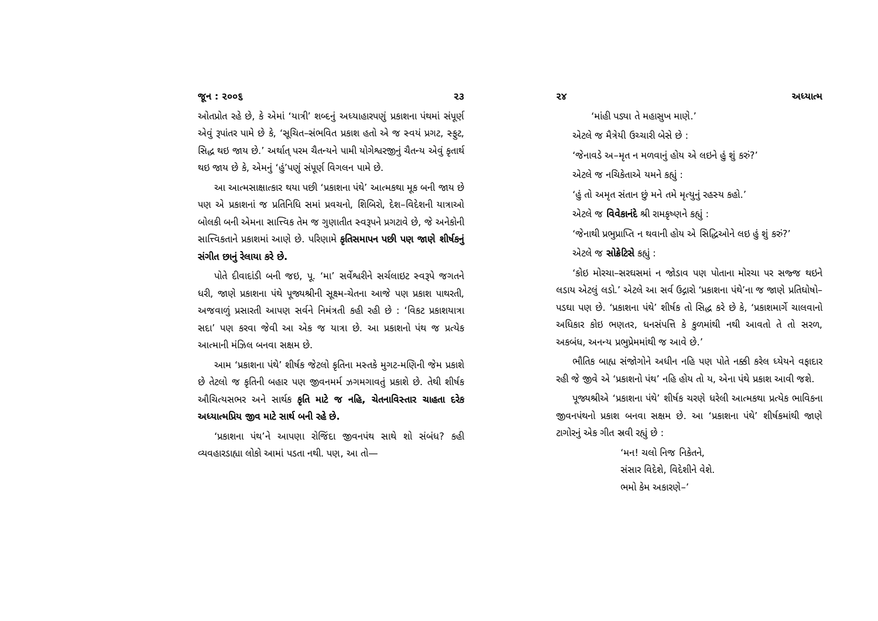જૂન : ૨૦૦૬ ૨૩
ઓતપ્રોત રહે છે, કે એમાં ‘યાત્રી’ શબ્દનું અધ્યાહારપણું પ્રકાશના પંથમાં સંપૂર્ણ એવું રૂપાંતર પામે છે કે, ‘સૂચિત–સંભવિત પ્રકાશ હતો એ જ સ્વયં પ્રગટ, સ્ફુટ, સિદ્ધ થઇ જાય છે.’ અર્થાત્ પરમ ચૈતન્યને પામી યોગેશ્વરજીનું ચૈતન્ય એવું કૃતાર્થ થઇ જાય છે કે, એમનું ‘હું’પણું સંપૂર્ણ વિગલન પામે છે.
આ આત્મસાક્ષાત્કાર થયા પછી ‘પ્રકાશના પંથે’ આત્મકથા મૂક બની જાય છે પણ એ પ્રકાશનાં જ પ્રતિનિધિ સમાં પ્રવચનો, શિબિરો, દેશ–વિદેશની યાત્રાઓ બોલકી બની એમના સાત્ત્વિક તેમ જ ગુણાતીત સ્વરૂપને પ્રગટાવે છે, જે અનેકોની સાત્ત્વિકતાને પ્રકાશમાં આણે છે. પરિણામે કૃતિસમાપન પછી પણ જાણે શીર્ષકનું સંગીત છાનું રેલાયા કરે છે.
પોતે દીવાદાંડી બની જઇ, પૂ. ‘મા’ સર્વેશ્વરીને સર્ચલાઇટ સ્વરૂપે જગતને ધરી, જાણે પ્રકાશના પંથે પૂજ્યશ્રીની સૂક્ષ્મ-ચેતના આજે પણ પ્રકાશ પાથરતી, અજવાળું પ્રસારતી આપણ સર્વને નિમંત્રતી કહી રહી છે : ‘વિકટ પ્રકાશયાત્રા સદા’ પણ કરવા જેવી આ એક જ યાત્રા છે. આ પ્રકાશનો પંથ જ પ્રત્યેક આત્માની મંઝિલ બનવા સક્ષમ છે.
આમ ‘પ્રકાશના પંથે’ શીર્ષક જેટલો કૃતિના મસ્તકે મુગટ-મણિની જેમ પ્રકાશે છે તેટલો જ કૃતિની બહાર પણ જીવનમર્મ ઝગમગાવતું પ્રકાશે છે. તેથી શીર્ષક ઔચિત્યસભર અને સાર્થક કૃતિ માટે જ નહિ, ચેતનાવિસ્તાર ચાહતા દરેક અધ્યાત્મપ્રિય જીવ માટે સાર્થ બની રહે છે.
‘પ્રકાશના પંથ’ને આપણા રોજિંદા જીવનપંથ સાથે શો સંબંધ? કહી વ્યવહારડાહ્યા લોકો આમાં પડતા નથી. પણ, આ તો—
૨૪ અધ્યાત્મ
‘માંહી પડ્યા તે મહાસુખ માણે.’
એટલે જ મૈત્રેયી ઉચ્ચારી બેસે છે :
‘જેનાવડે અ–મૃત ન મળવાનું હોય એ લઇને હું શું કરું?’
એટલે જ નચિકેતાએ યમને કહ્યું :
‘હું તો અમૃત સંતાન છું મને તમે મૃત્યુનું રહસ્ય કહો.’
એટલે જ વિવેકાનંદે શ્રી રામકૃષ્ણને કહ્યું :
‘જેનાથી પ્રભુપ્રાપ્તિ ન થવાની હોય એ સિદ્ધિઓને લઇ હું શું કરું?’
એટલે જ સોક્રેટિસે કહ્યું :
‘કોઇ મોરચા–સરઘસમાં ન જોડાવ પણ પોતાના મોરચા પર સજ્જ થઇને લડાય એટલું લડો.’ એટલે આ સર્વ ઉદ્ગારો ‘પ્રકાશના પંથે’ના જ જાણે પ્રતિઘોષો–પડઘા પણ છે. ‘પ્રકાશના પંથે’ શીર્ષક તો સિદ્ધ કરે છે કે, ‘પ્રકાશમાર્ગે ચાલવાનો અધિકાર કોઇ ભણતર, ધનસંપત્તિ કે કુળમાંથી નથી આવતો તે તો સરળ, અકબંધ, અનન્ય પ્રભુપ્રેમમાંથી જ આવે છે.’
ભૌતિક બાહ્ય સંજોગોને અધીન નહિ પણ પોતે નક્કી કરેલ ધ્યેયને વફાદાર રહી જે જીવે એ ‘પ્રકાશનો પંથ’ નહિ હોય તો ય, એના પંથે પ્રકાશ આવી જશે.
પૂજ્યશ્રીએ ‘પ્રકાશના પંથે’ શીર્ષક ચરણે ધરેલી આત્મકથા પ્રત્યેક ભાવિકના જીવનપંથનો પ્રકાશ બનવા સક્ષમ છે. આ ‘પ્રકાશના પંથે’ શીર્ષકમાંથી જાણે ટાગોરનું એક ગીત સ્રવી રહ્યું છે :
‘મન! ચલો નિજ નિકેતને,
સંસાર વિદેશે, વિદેશીને વેશે.
ભમો કેમ અકારણે–’